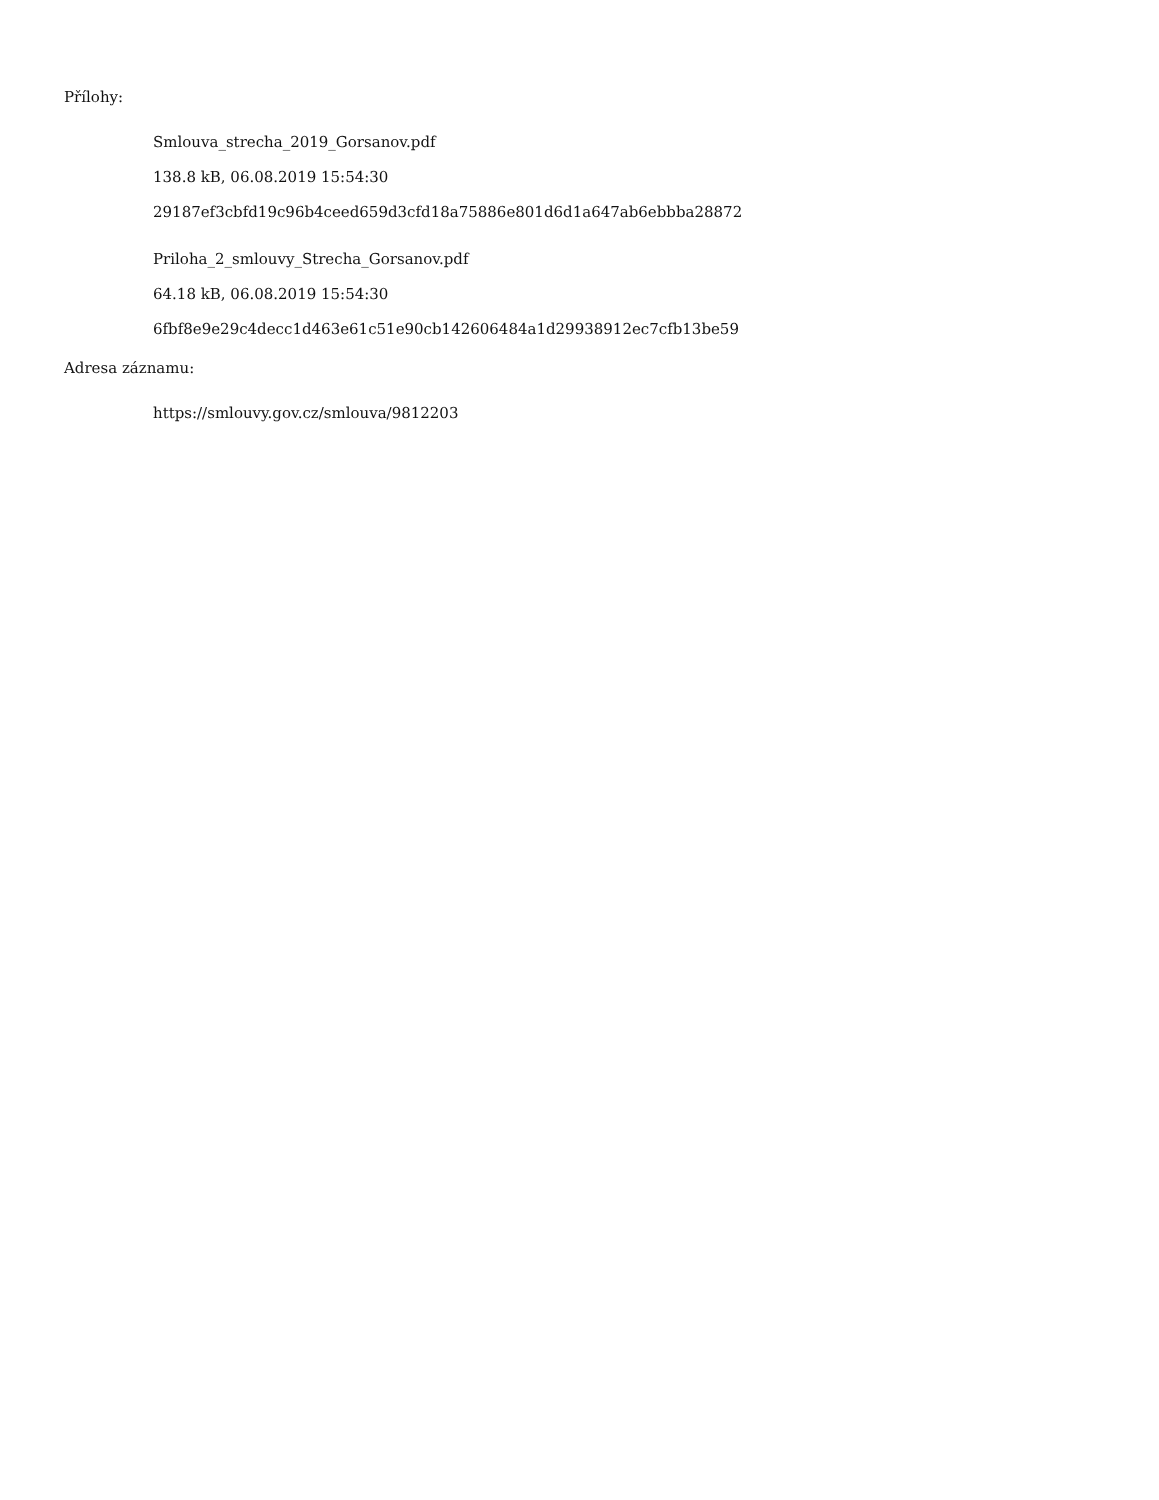Přílohy:
Smlouva_strecha_2019_Gorsanov.pdf
138.8 kB, 06.08.2019 15:54:30
29187ef3cbfd19c96b4ceed659d3cfd18a75886e801d6d1a647ab6ebbba28872
Priloha_2_smlouvy_Strecha_Gorsanov.pdf
64.18 kB, 06.08.2019 15:54:30
6fbf8e9e29c4decc1d463e61c51e90cb142606484a1d29938912ec7cfb13be59
Adresa záznamu:
https://smlouvy.gov.cz/smlouva/9812203